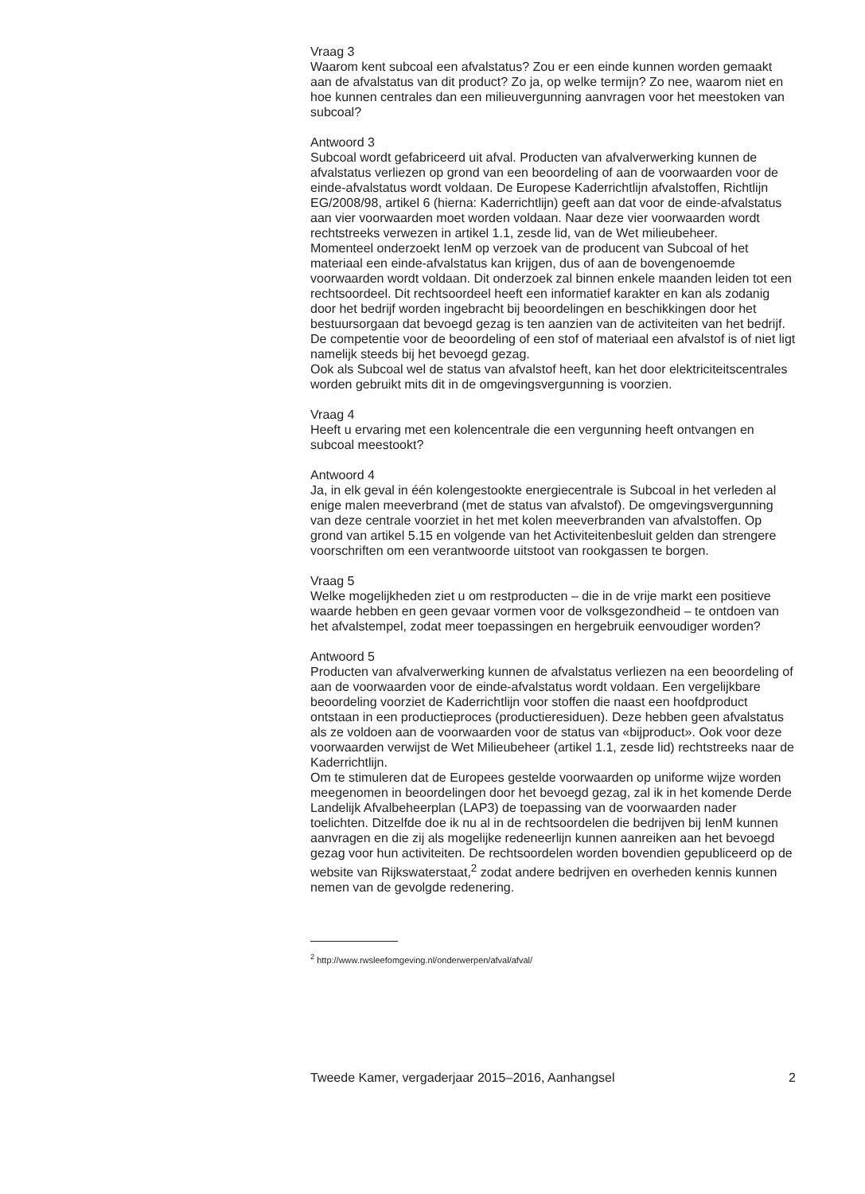Vraag 3
Waarom kent subcoal een afvalstatus? Zou er een einde kunnen worden gemaakt aan de afvalstatus van dit product? Zo ja, op welke termijn? Zo nee, waarom niet en hoe kunnen centrales dan een milieuvergunning aanvragen voor het meestoken van subcoal?
Antwoord 3
Subcoal wordt gefabriceerd uit afval. Producten van afvalverwerking kunnen de afvalstatus verliezen op grond van een beoordeling of aan de voorwaarden voor de einde-afvalstatus wordt voldaan. De Europese Kaderrichtlijn afvalstoffen, Richtlijn EG/2008/98, artikel 6 (hierna: Kaderrichtlijn) geeft aan dat voor de einde-afvalstatus aan vier voorwaarden moet worden voldaan. Naar deze vier voorwaarden wordt rechtstreeks verwezen in artikel 1.1, zesde lid, van de Wet milieubeheer.
Momenteel onderzoekt IenM op verzoek van de producent van Subcoal of het materiaal een einde-afvalstatus kan krijgen, dus of aan de bovengenoemde voorwaarden wordt voldaan. Dit onderzoek zal binnen enkele maanden leiden tot een rechtsoordeel. Dit rechtsoordeel heeft een informatief karakter en kan als zodanig door het bedrijf worden ingebracht bij beoordelingen en beschikkingen door het bestuursorgaan dat bevoegd gezag is ten aanzien van de activiteiten van het bedrijf. De competentie voor de beoordeling of een stof of materiaal een afvalstof is of niet ligt namelijk steeds bij het bevoegd gezag.
Ook als Subcoal wel de status van afvalstof heeft, kan het door elektriciteitscentrales worden gebruikt mits dit in de omgevingsvergunning is voorzien.
Vraag 4
Heeft u ervaring met een kolencentrale die een vergunning heeft ontvangen en subcoal meestookt?
Antwoord 4
Ja, in elk geval in één kolengestookte energiecentrale is Subcoal in het verleden al enige malen meeverbrand (met de status van afvalstof). De omgevingsvergunning van deze centrale voorziet in het met kolen meeverbranden van afvalstoffen. Op grond van artikel 5.15 en volgende van het Activiteitenbesluit gelden dan strengere voorschriften om een verantwoorde uitstoot van rookgassen te borgen.
Vraag 5
Welke mogelijkheden ziet u om restproducten – die in de vrije markt een positieve waarde hebben en geen gevaar vormen voor de volksgezondheid – te ontdoen van het afvalstempel, zodat meer toepassingen en hergebruik eenvoudiger worden?
Antwoord 5
Producten van afvalverwerking kunnen de afvalstatus verliezen na een beoordeling of aan de voorwaarden voor de einde-afvalstatus wordt voldaan. Een vergelijkbare beoordeling voorziet de Kaderrichtlijn voor stoffen die naast een hoofdproduct ontstaan in een productieproces (productieresiduen). Deze hebben geen afvalstatus als ze voldoen aan de voorwaarden voor de status van «bijproduct». Ook voor deze voorwaarden verwijst de Wet Milieubeheer (artikel 1.1, zesde lid) rechtstreeks naar de Kaderrichtlijn.
Om te stimuleren dat de Europees gestelde voorwaarden op uniforme wijze worden meegenomen in beoordelingen door het bevoegd gezag, zal ik in het komende Derde Landelijk Afvalbeheerplan (LAP3) de toepassing van de voorwaarden nader toelichten. Ditzelfde doe ik nu al in de rechtsoordelen die bedrijven bij IenM kunnen aanvragen en die zij als mogelijke redeneerlijn kunnen aanreiken aan het bevoegd gezag voor hun activiteiten. De rechtsoordelen worden bovendien gepubliceerd op de website van Rijkswaterstaat,<sup>2</sup> zodat andere bedrijven en overheden kennis kunnen nemen van de gevolgde redenering.
<sup>2</sup> http://www.rwsleefomgeving.nl/onderwerpen/afval/afval/
Tweede Kamer, vergaderjaar 2015–2016, Aanhangsel 2